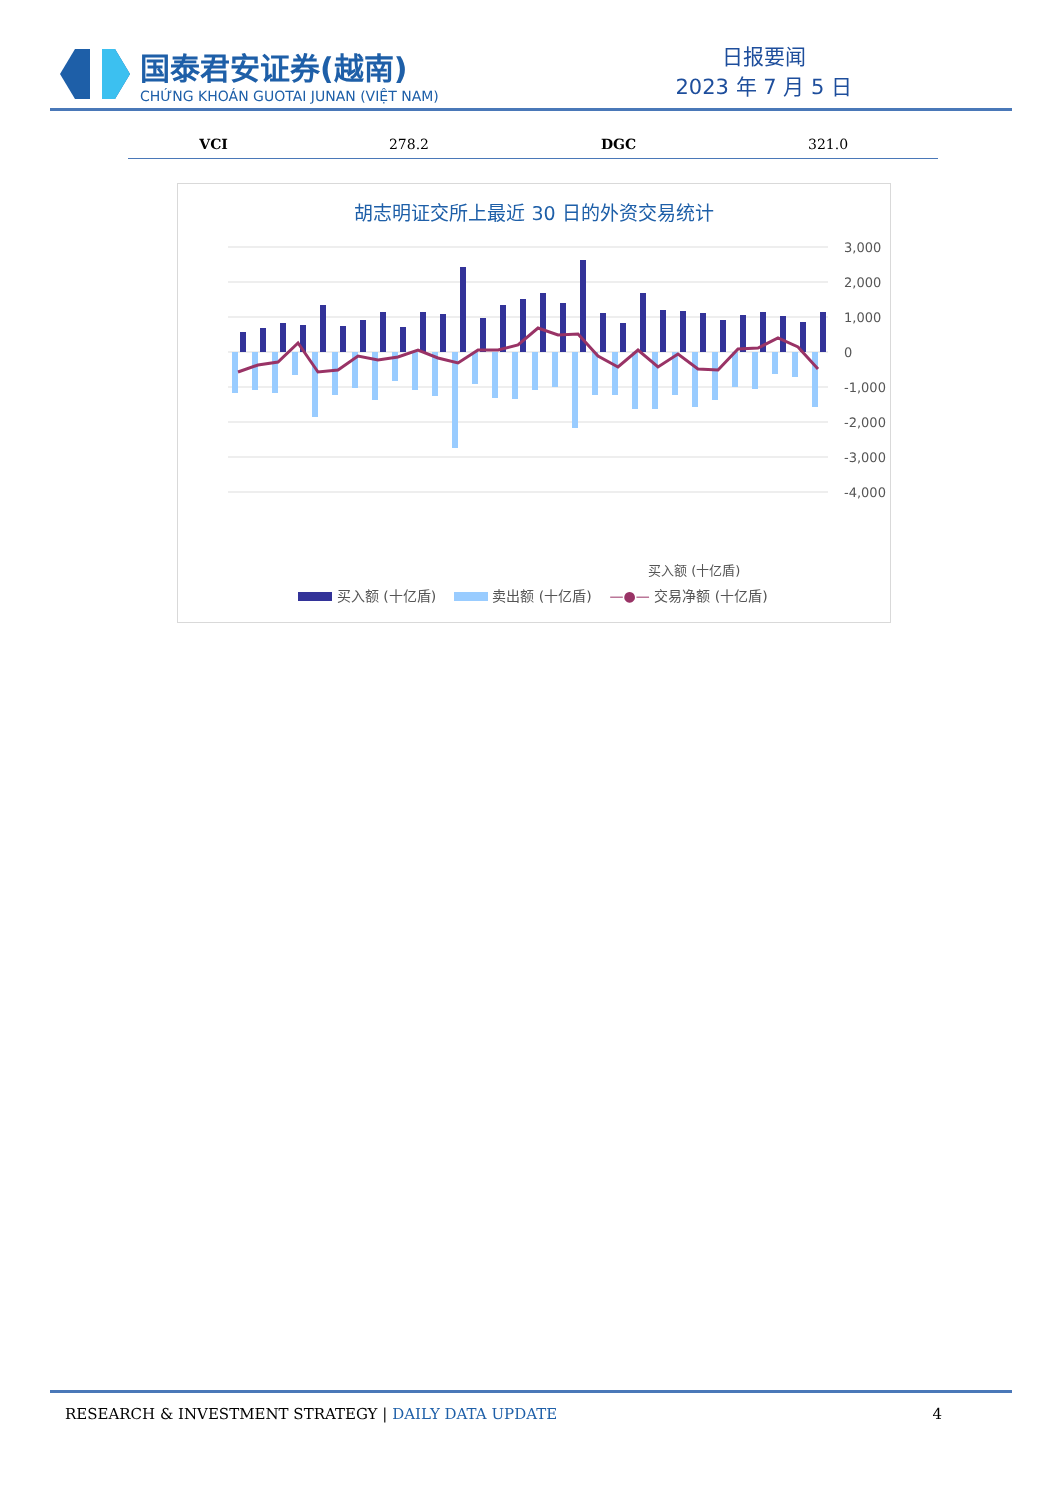国泰君安证券(越南)
CHỨNG KHOÁN GUOTAI JUNAN (VIỆT NAM)
日报要闻
2023 年 7 月 5 日
| VCI | 278.2 | DGC | 321.0 |
胡志明证交所上最近 30 日的外资交易统计
3,000
2,000
1,000
0
-1,000
-2,000
-3,000
-4,000
买入额 (十亿盾)
买入额 (十亿盾) 卖出额 (十亿盾) —●— 交易净额 (十亿盾)
RESEARCH & INVESTMENT STRATEGY | DAILY DATA UPDATE
4